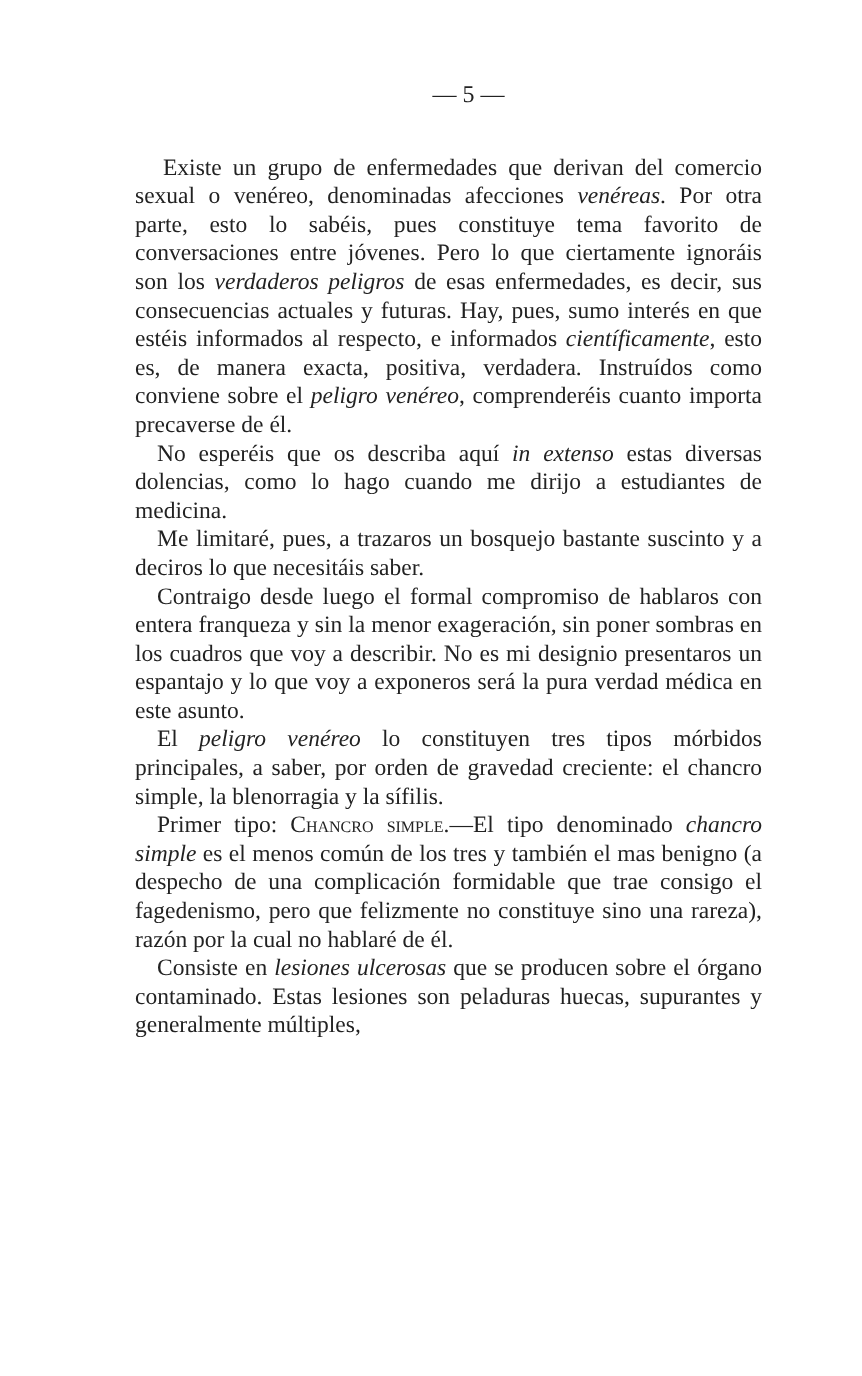— 5 —
Existe un grupo de enfermedades que derivan del comercio sexual o venéreo, denominadas afecciones venéreas. Por otra parte, esto lo sabéis, pues constituye tema favorito de conversaciones entre jóvenes. Pero lo que ciertamente ignoráis son los verdaderos peligros de esas enfermedades, es decir, sus consecuencias actuales y futuras. Hay, pues, sumo interés en que estéis informados al respecto, e informados científicamente, esto es, de manera exacta, positiva, verdadera. Instruídos como conviene sobre el peligro venéreo, comprenderéis cuanto importa precaverse de él.
No esperéis que os describa aquí in extenso estas diversas dolencias, como lo hago cuando me dirijo a estudiantes de medicina.
Me limitaré, pues, a trazaros un bosquejo bastante suscinto y a deciros lo que necesitáis saber.
Contraigo desde luego el formal compromiso de hablaros con entera franqueza y sin la menor exageración, sin poner sombras en los cuadros que voy a describir. No es mi designio presentaros un espantajo y lo que voy a exponeros será la pura verdad médica en este asunto.
El peligro venéreo lo constituyen tres tipos mórbidos principales, a saber, por orden de gravedad creciente: el chancro simple, la blenorragia y la sífilis.
Primer tipo: Chancro simple.—El tipo denominado chancro simple es el menos común de los tres y también el mas benigno (a despecho de una complicación formidable que trae consigo el fagedenismo, pero que felizmente no constituye sino una rareza), razón por la cual no hablaré de él.
Consiste en lesiones ulcerosas que se producen sobre el órgano contaminado. Estas lesiones son peladuras huecas, supurantes y generalmente múltiples,